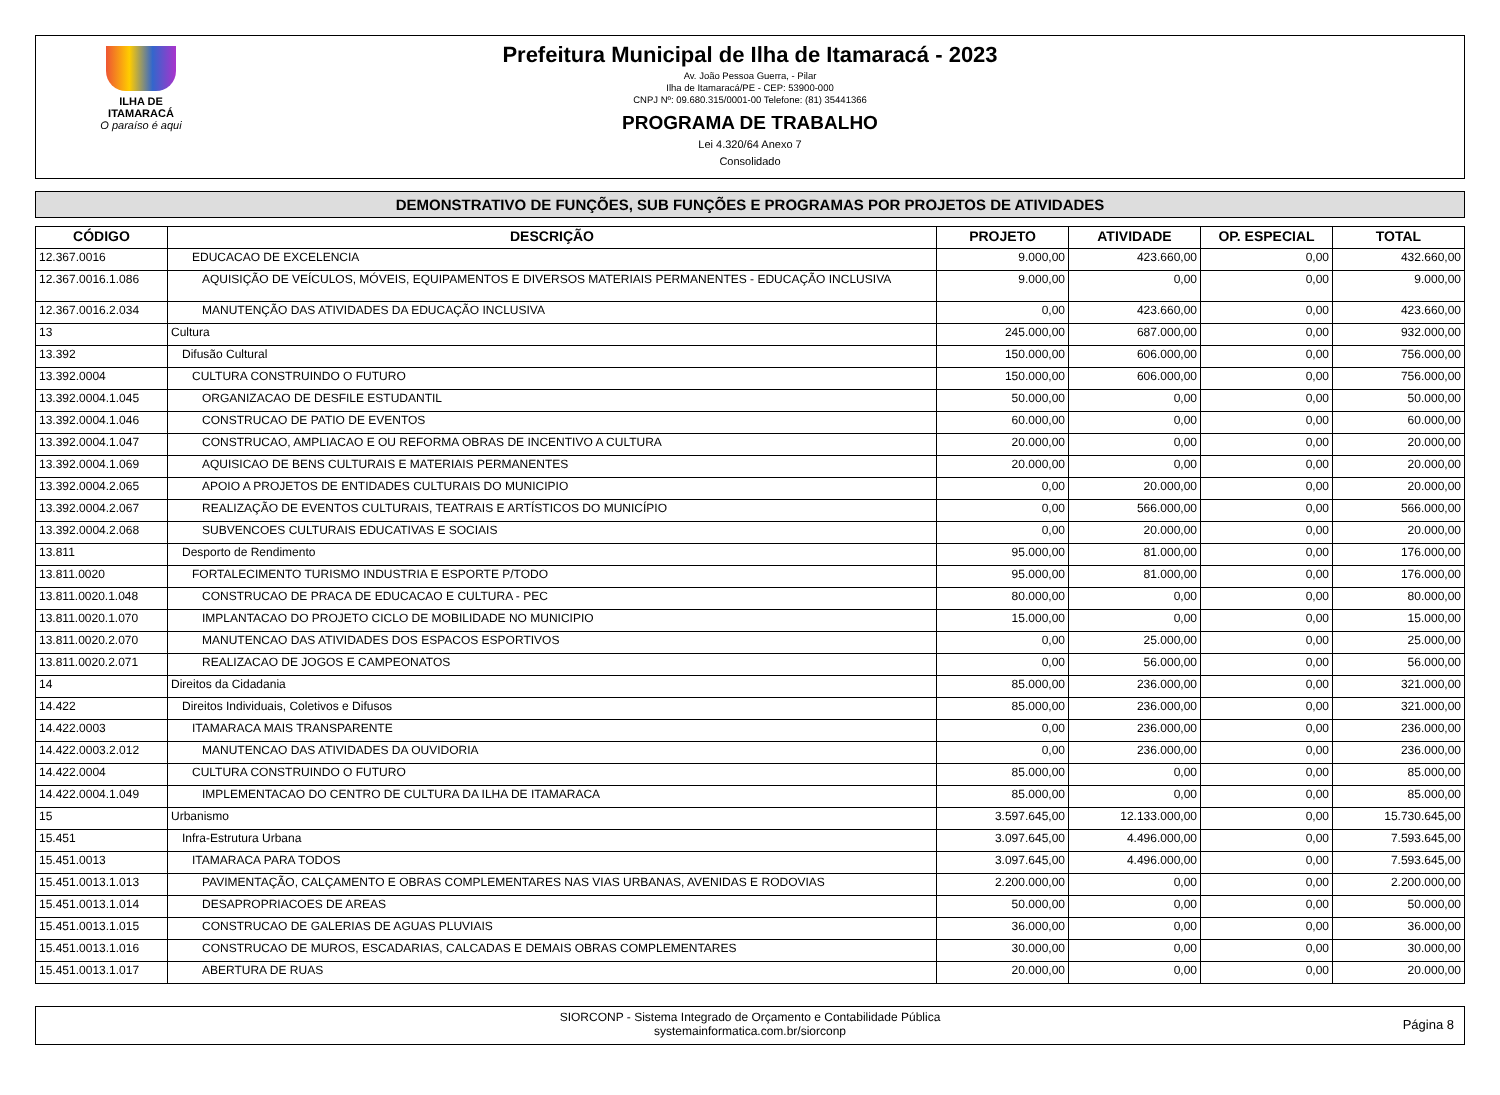ILHA DE ITAMARACÁ
O paraíso é aqui
Prefeitura Municipal de Ilha de Itamaracá - 2023
Av. João Pessoa Guerra, - Pilar
Ilha de Itamaracá/PE - CEP: 53900-000
CNPJ Nº: 09.680.315/0001-00 Telefone: (81) 35441366
PROGRAMA DE TRABALHO
Lei 4.320/64 Anexo 7
Consolidado
DEMONSTRATIVO DE FUNÇÕES, SUB FUNÇÕES E PROGRAMAS POR PROJETOS DE ATIVIDADES
| CÓDIGO | DESCRIÇÃO | PROJETO | ATIVIDADE | OP. ESPECIAL | TOTAL |
| --- | --- | --- | --- | --- | --- |
| 12.367.0016 | EDUCACAO DE EXCELENCIA | 9.000,00 | 423.660,00 | 0,00 | 432.660,00 |
| 12.367.0016.1.086 | AQUISIÇÃO DE VEÍCULOS, MÓVEIS, EQUIPAMENTOS E DIVERSOS MATERIAIS PERMANENTES - EDUCAÇÃO INCLUSIVA | 9.000,00 | 0,00 | 0,00 | 9.000,00 |
| 12.367.0016.2.034 | MANUTENÇÃO DAS ATIVIDADES DA EDUCAÇÃO INCLUSIVA | 0,00 | 423.660,00 | 0,00 | 423.660,00 |
| 13 | Cultura | 245.000,00 | 687.000,00 | 0,00 | 932.000,00 |
| 13.392 | Difusão Cultural | 150.000,00 | 606.000,00 | 0,00 | 756.000,00 |
| 13.392.0004 | CULTURA CONSTRUINDO O FUTURO | 150.000,00 | 606.000,00 | 0,00 | 756.000,00 |
| 13.392.0004.1.045 | ORGANIZACAO DE DESFILE ESTUDANTIL | 50.000,00 | 0,00 | 0,00 | 50.000,00 |
| 13.392.0004.1.046 | CONSTRUCAO DE PATIO DE EVENTOS | 60.000,00 | 0,00 | 0,00 | 60.000,00 |
| 13.392.0004.1.047 | CONSTRUCAO, AMPLIACAO E OU REFORMA OBRAS DE INCENTIVO A CULTURA | 20.000,00 | 0,00 | 0,00 | 20.000,00 |
| 13.392.0004.1.069 | AQUISICAO DE BENS CULTURAIS E MATERIAIS PERMANENTES | 20.000,00 | 0,00 | 0,00 | 20.000,00 |
| 13.392.0004.2.065 | APOIO A PROJETOS DE ENTIDADES CULTURAIS DO MUNICIPIO | 0,00 | 20.000,00 | 0,00 | 20.000,00 |
| 13.392.0004.2.067 | REALIZAÇÃO DE EVENTOS CULTURAIS, TEATRAIS E ARTÍSTICOS DO MUNICÍPIO | 0,00 | 566.000,00 | 0,00 | 566.000,00 |
| 13.392.0004.2.068 | SUBVENCOES CULTURAIS EDUCATIVAS E SOCIAIS | 0,00 | 20.000,00 | 0,00 | 20.000,00 |
| 13.811 | Desporto de Rendimento | 95.000,00 | 81.000,00 | 0,00 | 176.000,00 |
| 13.811.0020 | FORTALECIMENTO TURISMO INDUSTRIA E ESPORTE P/TODO | 95.000,00 | 81.000,00 | 0,00 | 176.000,00 |
| 13.811.0020.1.048 | CONSTRUCAO DE PRACA DE EDUCACAO E CULTURA - PEC | 80.000,00 | 0,00 | 0,00 | 80.000,00 |
| 13.811.0020.1.070 | IMPLANTACAO DO PROJETO CICLO DE MOBILIDADE NO MUNICIPIO | 15.000,00 | 0,00 | 0,00 | 15.000,00 |
| 13.811.0020.2.070 | MANUTENCAO DAS ATIVIDADES DOS ESPACOS ESPORTIVOS | 0,00 | 25.000,00 | 0,00 | 25.000,00 |
| 13.811.0020.2.071 | REALIZACAO DE JOGOS E CAMPEONATOS | 0,00 | 56.000,00 | 0,00 | 56.000,00 |
| 14 | Direitos da Cidadania | 85.000,00 | 236.000,00 | 0,00 | 321.000,00 |
| 14.422 | Direitos Individuais, Coletivos e Difusos | 85.000,00 | 236.000,00 | 0,00 | 321.000,00 |
| 14.422.0003 | ITAMARACA MAIS TRANSPARENTE | 0,00 | 236.000,00 | 0,00 | 236.000,00 |
| 14.422.0003.2.012 | MANUTENCAO DAS ATIVIDADES DA OUVIDORIA | 0,00 | 236.000,00 | 0,00 | 236.000,00 |
| 14.422.0004 | CULTURA CONSTRUINDO O FUTURO | 85.000,00 | 0,00 | 0,00 | 85.000,00 |
| 14.422.0004.1.049 | IMPLEMENTACAO DO CENTRO DE CULTURA DA ILHA DE ITAMARACA | 85.000,00 | 0,00 | 0,00 | 85.000,00 |
| 15 | Urbanismo | 3.597.645,00 | 12.133.000,00 | 0,00 | 15.730.645,00 |
| 15.451 | Infra-Estrutura Urbana | 3.097.645,00 | 4.496.000,00 | 0,00 | 7.593.645,00 |
| 15.451.0013 | ITAMARACA PARA TODOS | 3.097.645,00 | 4.496.000,00 | 0,00 | 7.593.645,00 |
| 15.451.0013.1.013 | PAVIMENTAÇÃO, CALÇAMENTO E OBRAS COMPLEMENTARES NAS VIAS URBANAS, AVENIDAS E RODOVIAS | 2.200.000,00 | 0,00 | 0,00 | 2.200.000,00 |
| 15.451.0013.1.014 | DESAPROPRIACOES DE AREAS | 50.000,00 | 0,00 | 0,00 | 50.000,00 |
| 15.451.0013.1.015 | CONSTRUCAO DE GALERIAS DE AGUAS PLUVIAIS | 36.000,00 | 0,00 | 0,00 | 36.000,00 |
| 15.451.0013.1.016 | CONSTRUCAO DE MUROS, ESCADARIAS, CALCADAS E DEMAIS OBRAS COMPLEMENTARES | 30.000,00 | 0,00 | 0,00 | 30.000,00 |
| 15.451.0013.1.017 | ABERTURA DE RUAS | 20.000,00 | 0,00 | 0,00 | 20.000,00 |
SIORCONP - Sistema Integrado de Orçamento e Contabilidade Pública
systemainformatica.com.br/siorconp
Página 8